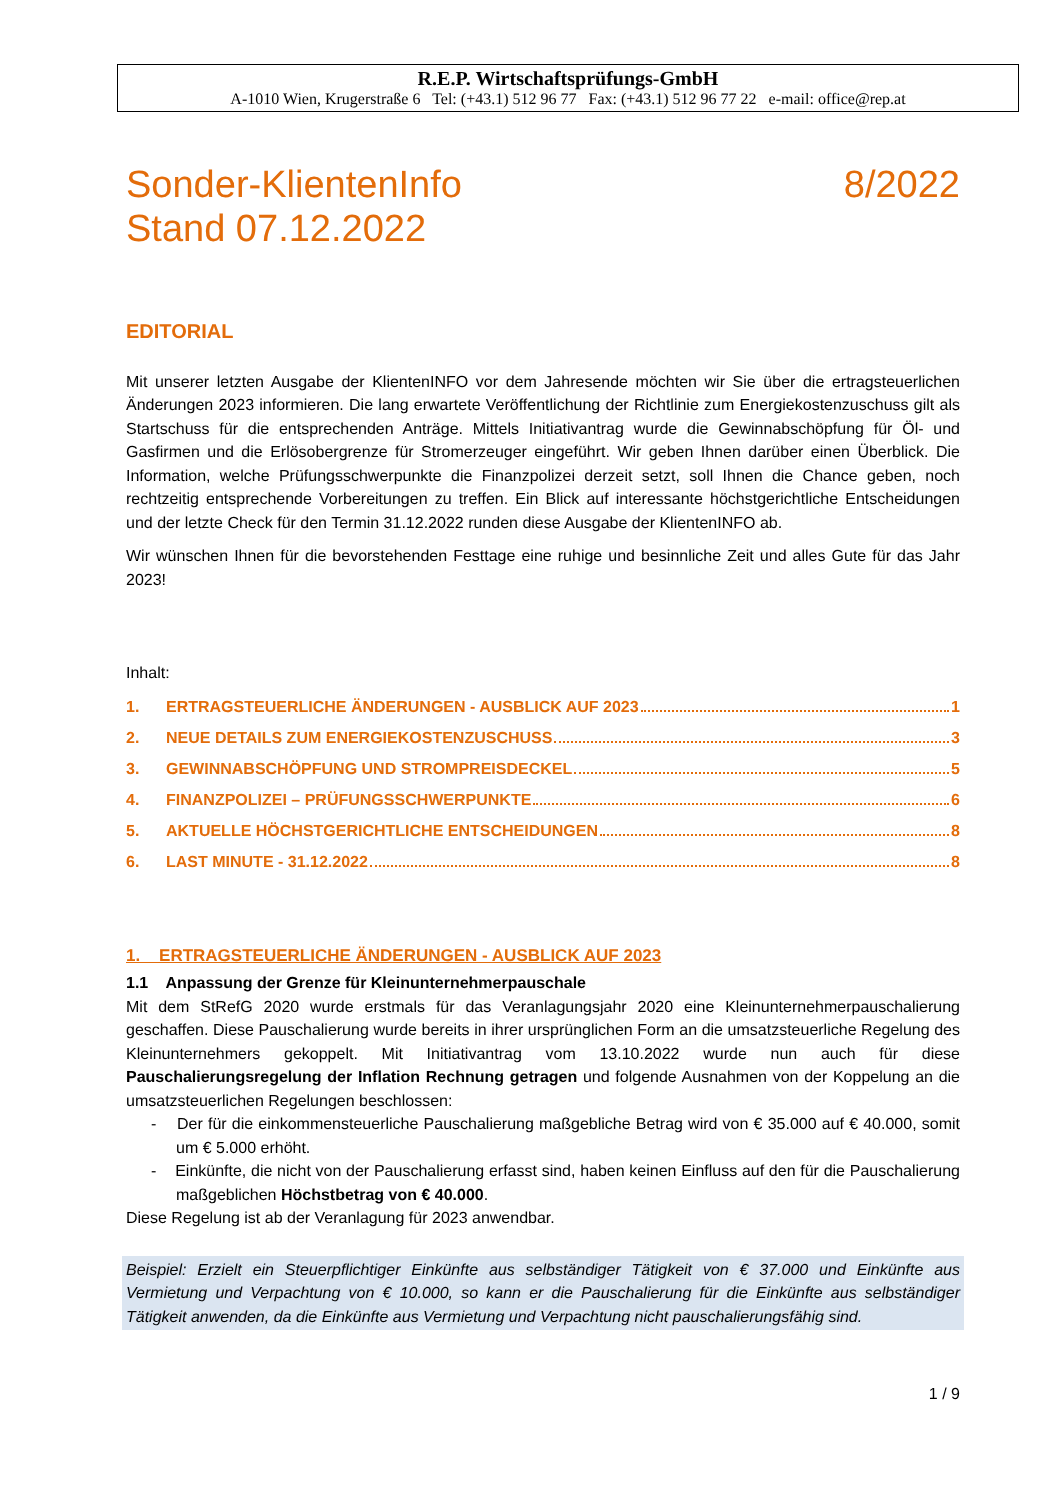R.E.P. Wirtschaftsprüfungs-GmbH
A-1010 Wien, Krugerstraße 6 Tel: (+43.1) 512 96 77 Fax: (+43.1) 512 96 77 22 e-mail: office@rep.at
Sonder-KlientenInfo
Stand 07.12.2022
8/2022
EDITORIAL
Mit unserer letzten Ausgabe der KlientenINFO vor dem Jahresende möchten wir Sie über die ertragsteuerlichen Änderungen 2023 informieren. Die lang erwartete Veröffentlichung der Richtlinie zum Energiekostenzuschuss gilt als Startschuss für die entsprechenden Anträge. Mittels Initiativantrag wurde die Gewinnabschöpfung für Öl- und Gasfirmen und die Erlösobergrenze für Stromerzeuger eingeführt. Wir geben Ihnen darüber einen Überblick. Die Information, welche Prüfungsschwerpunkte die Finanzpolizei derzeit setzt, soll Ihnen die Chance geben, noch rechtzeitig entsprechende Vorbereitungen zu treffen. Ein Blick auf interessante höchstgerichtliche Entscheidungen und der letzte Check für den Termin 31.12.2022 runden diese Ausgabe der KlientenINFO ab.
Wir wünschen Ihnen für die bevorstehenden Festtage eine ruhige und besinnliche Zeit und alles Gute für das Jahr 2023!
Inhalt:
1. ERTRAGSTEUERLICHE ÄNDERUNGEN - AUSBLICK AUF 2023 1
2. NEUE DETAILS ZUM ENERGIEKOSTENZUSCHUSS 3
3. GEWINNABSCHÖPFUNG UND STROMPREISDECKEL 5
4. FINANZPOLIZEI – PRÜFUNGSSCHWERPUNKTE 6
5. AKTUELLE HÖCHSTGERICHTLICHE ENTSCHEIDUNGEN 8
6. LAST MINUTE - 31.12.2022 8
1. ERTRAGSTEUERLICHE ÄNDERUNGEN - AUSBLICK AUF 2023
1.1 Anpassung der Grenze für Kleinunternehmerpauschale
Mit dem StRefG 2020 wurde erstmals für das Veranlagungsjahr 2020 eine Kleinunternehmerpauschalierung geschaffen. Diese Pauschalierung wurde bereits in ihrer ursprünglichen Form an die umsatzsteuerliche Regelung des Kleinunternehmers gekoppelt. Mit Initiativantrag vom 13.10.2022 wurde nun auch für diese Pauschalierungsregelung der Inflation Rechnung getragen und folgende Ausnahmen von der Koppelung an die umsatzsteuerlichen Regelungen beschlossen:
- Der für die einkommensteuerliche Pauschalierung maßgebliche Betrag wird von € 35.000 auf € 40.000, somit um € 5.000 erhöht.
- Einkünfte, die nicht von der Pauschalierung erfasst sind, haben keinen Einfluss auf den für die Pauschalierung maßgeblichen Höchstbetrag von € 40.000.
Diese Regelung ist ab der Veranlagung für 2023 anwendbar.
Beispiel: Erzielt ein Steuerpflichtiger Einkünfte aus selbständiger Tätigkeit von € 37.000 und Einkünfte aus Vermietung und Verpachtung von € 10.000, so kann er die Pauschalierung für die Einkünfte aus selbständiger Tätigkeit anwenden, da die Einkünfte aus Vermietung und Verpachtung nicht pauschalierungsfähig sind.
1 / 9